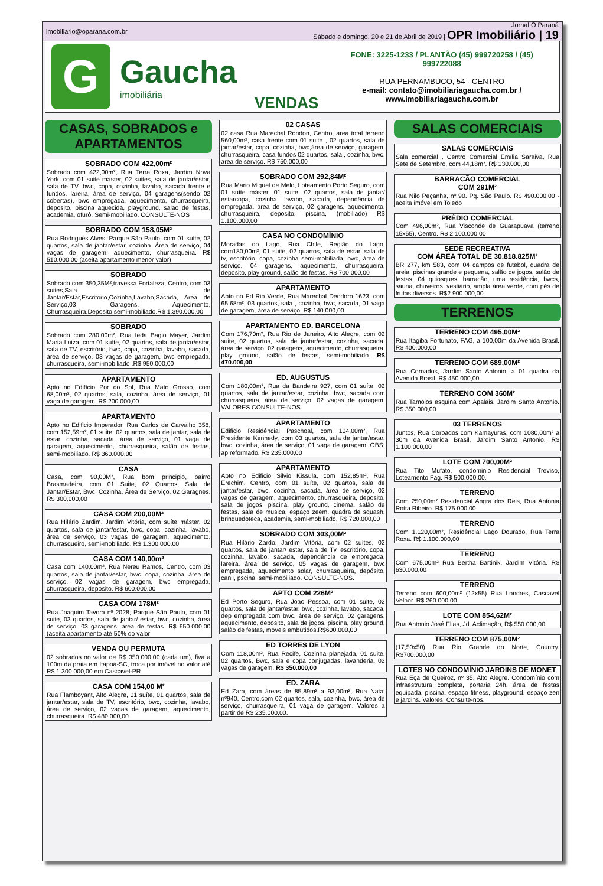imobiliario@oparana.com.br Jornal O Paraná
Sábado e domingo, 20 e 21 de Abril de 2019 | OPR Imobiliário | 19
G
Gaucha
imobiliária
VENDAS
FONE: 3225-1233 / PLANTÃO (45) 999720258 / (45) 999722088
RUA PERNAMBUCO, 54 - CENTRO
e-mail: contato@imobiliariagaucha.com.br /
www.imobiliariagaucha.com.br
CASAS, SOBRADOS e APARTAMENTOS
SOBRADO COM 422,00m²
Sobrado com 422,00m², Rua Terra Roxa, Jardim Nova York, com 01 suite máster, 02 suites, sala de jantar/estar, sala de TV, bwc, copa, cozinha, lavabo, sacada frente e fundos, lareira, área de serviço, 04 garagens(sendo 02 cobertas), bwc empregada, aquecimento, churrasqueira, deposito, piscina aquecida, playground, salao de festas, academia, ofurô. Semi-mobiliado. CONSULTE-NOS
SOBRADO COM 158,05M²
Rua Rodriguês Alves, Parque São Paulo, com 01 suíte, 02 quartos, sala de jantar/estar, cozinha. Área de serviço, 04 vagas de garagem, aquecimento, churrasqueira. R$ 510.000,00 (aceita apartamento menor valor)
SOBRADO
Sobrado com 350,35M²,travessa Fortaleza, Centro, com 03 suites,Sala de Jantar/Estar,Escritorio,Cozinha,Lavabo,Sacada, Area de Serviço,03 Garagens, Aquecimento, Churrasqueira,Deposito,semi-mobiliado.R$ 1.390.000.00
SOBRADO
Sobrado com 280,00m², Rua Ieda Bagio Mayer, Jardim Maria Luiza, com 01 suíte, 02 quartos, sala de jantar/estar, sala de TV, escritório, bwc, copa, cozinha, lavabo, sacada, área de serviço, 03 vagas de garagem, bwc empregada, churrasqueira, semi-mobiliado .R$ 950.000,00
APARTAMENTO
Apto no Edifício Por do Sol, Rua Mato Grosso, com 68,00m², 02 quartos, sala, cozinha, área de serviço, 01 vaga de garagem. R$ 200.000,00
APARTAMENTO
Apto no Edificio Imperador, Rua Carlos de Carvalho 358, com 152,59m², 01 suite, 02 quartos, sala de jantar, sala de estar, cozinha, sacada, área de serviço, 01 vaga de garagem, aquecimento, churrasqueira, salão de festas, semi-mobiliado. R$ 360.000,00
CASA
Casa, com 90,00M², Rua bom principio, bairro Brasmadeira, com 01 Suite, 02 Quartos, Sala de Jantar/Estar, Bwc, Cozinha, Área de Serviço, 02 Garagnes. R$ 300,000,00
CASA COM 200,00M²
Rua Hilário Zardim, Jardim Vitória, com suíte máster, 02 quartos, sala de jantar/estar, bwc, copa, cozinha, lavabo, área de serviço, 03 vagas de garagem, aquecimento, churrasqueiro, semi-mobiliado. R$ 1.300.000,00
CASA COM 140,00m²
Casa com 140,00m², Rua Nereu Ramos, Centro, com 03 quartos, sala de jantar/estar, bwc, copa, cozinha, área de serviço, 02 vagas de garagem, bwc empregada, churrasqueira, deposito. R$ 600.000,00
CASA COM 178M²
Rua Joaquim Tavora nº 2028, Parque São Paulo, com 01 suite, 03 quartos, sala de jantar/ estar, bwc, cozinha, área de serviço, 03 garagens, área de festas. R$ 650.000,00 (aceita apartamento até 50% do valor
VENDA OU PERMUTA
02 sobrados no valor de R$ 350.000,00 (cada um), fiva a 100m da praia em Itapoá-SC, troca por imóvel no valor até R$ 1.300.000,00 em Cascavel-PR
CASA COM 154,00 M²
Rua Flamboyant, Alto Alegre, 01 suíte, 01 quartos, sala de jantar/estar, sala de TV, escritório, bwc, cozinha, lavabo, área de serviço, 02 vagas de garagem, aquecimento, churrasqueira. R$ 480.000,00
02 CASAS
02 casa Rua Marechal Rondon, Centro, area total terreno 560,00m², casa frente com 01 suite , 02 quartos, sala de jantar/estar, copa, cozinha, bwc,área de serviço, garagem, churrasqueira, casa fundos 02 quartos, sala , cozinha, bwc, area de serviço. R$ 750.000,00
SOBRADO COM 292,84M²
Rua Mario Miguel de Melo, Loteamento Porto Seguro, com 01 suíte máster, 01 suíte, 02 quartos, sala de jantar/ estarcopa, cozinha, lavabo, sacada, dependência de empregada, área de serviço, 02 garagens, aquecimento, churrasqueira, deposito, piscina, (mobiliado) R$ 1.100.000,00
CASA NO CONDOMÍNIO
Moradas do Lago, Rua Chile, Região do Lago, com180,00m², 01 suite, 02 quartos, sala de estar, sala de tv, escritório, copa, cozinha semi-mobiliada, bwc, área de serviço, 04 garagens, aquecimento, churrasqueira, deposito, play ground, salão de festas. R$ 700.000,00
APARTAMENTO
Apto no Ed Rio Verde, Rua Marechal Deodoro 1623, com 65,68m², 03 quartos, sala , cozinha, bwc, sacada, 01 vaga de garagem, área de serviço. R$ 140.000,00
APARTAMENTO ED. BARCELONA
Com 176,70m², Rua Rio de Janeiro, Alto Alegre, com 02 suite, 02 quartos, sala de jantar/estar, cozinha, sacada, área de serviço, 02 garagens, aquecimento, churrasqueira, play ground, salão de festas, semi-mobiliado. R$ 470.000,00
ED. AUGUSTUS
Com 180,00m², Rua da Bandeira 927, com 01 suíte, 02 quartos, sala de jantar/estar, cozinha, bwc, sacada com churrasqueira, área de serviço, 02 vagas de garagem. VALORES CONSULTE-NOS
APARTAMENTO
Edificio Residêncial Paschoal, com 104,00m², Rua Presidente Kennedy, com 03 quartos, sala de jantar/estar, bwc, cozinha, área de serviço, 01 vaga de garagem, OBS: ap reformado. R$ 235.000,00
APARTAMENTO
Apto no Edificio Silvio Kissula, com 152,85m², Rua Erechim, Centro, com 01 suíte, 02 quartos, sala de jantar/estar, bwc, cozinha, sacada, área de serviço, 02 vagas de garagem, aquecimento, churrasqueira, deposito, sala de jogos, piscina, play ground, cinema, salão de festas, sala de musica, espaço zeem, quadra de squash, brinquedoteca, academia, semi-mobiliado. R$ 720.000,00
SOBRADO COM 303,00M²
Rua Hilário Zardo, Jardim Vitória, com 02 suítes, 02 quartos, sala de jantar/ estar, sala de Tv, escritório, copa, cozinha, lavabo, sacada, dependência de empregada, lareira, área de serviço, 05 vagas de garagem, bwc empregada, aquecimento solar, churrasqueira, depósito, canil, pscina, semi-mobiliado. CONSULTE-NOS.
APTO COM 226M²
Ed Porto Seguro, Rua Joao Pessoa, com 01 suite, 02 quartos, sala de jantar/estar, bwc, cozinha, lavabo, sacada, dep empregada com bwc, área de serviço, 02 garagens, aquecimento, deposito, sala de jogos, piscina, play ground, salão de festas, moveis embutidos.R$600.000,00
ED TORRES DE LYON
Com 118,00m², Rua Recife, Cozinha planejada, 01 suite, 02 quartos, Bwc, sala e copa conjugadas, lavanderia, 02 vagas de garagem. R$ 350.000,00
ED. ZARA
Ed Zara, com áreas de 85,89m² a 93,00m², Rua Natal nº940, Centro,com 02 quartos, sala, cozinha, bwc, área de serviço, churrasqueira, 01 vaga de garagem. Valores a partir de R$ 235,000,00.
SALAS COMERCIAIS
SALAS COMERCIAIS
Sala comercial , Centro Comercial Emília Saraiva, Rua Sete de Setembro, com 44,18m². R$ 130.000,00
BARRACÃO COMERCIAL
COM 291M²
Rua Nilo Peçanha, nº 90. Pq. São Paulo. R$ 490.000,00 - aceita imóvel em Toledo
PRÉDIO COMERCIAL
Com 496,00m², Rua Visconde de Guarapuava (terreno 15x55), Centro. R$ 2.100.000,00
SEDE RECREATIVA
COM ÁREA TOTAL DE 30.818.825M²
BR 277, km 583, com 04 campos de futebol, quadra de areia, piscinas grande e pequena, salão de jogos, salão de festas, 04 quiosques, barracão, uma residência, bwcs, sauna, chuveiros, vestiário, ampla área verde, com pés de frutas diversos. R$2.900.000,00
TERRENOS
TERRENO COM 495,00M²
Rua Itagiba Fortunato, FAG, a 100,00m da Avenida Brasil. R$ 400.000,00
TERRENO COM 689,00M²
Rua Coroados, Jardim Santo Antonio, a 01 quadra da Avenida Brasil. R$ 450.000,00
TERRENO COM 360M²
Rua Tamoios esquina com Apalais, Jardim Santo Antonio. R$ 350.000,00
03 TERRENOS
Juntos, Rua Coroados com Kamayuras, com 1080,00m² a 30m da Avenida Brasil, Jardim Santo Antonio. R$ 1.100.000,00
LOTE COM 700,00M²
Rua Tito Mufato, condominio Residencial Treviso, Loteamento Fag. R$ 500.000,00.
TERRENO
Com 250,00m² Residencial Angra dos Reis, Rua Antonia Rotta Ribeiro. R$ 175.000,00
TERRENO
Com 1.120,00m², Residêncial Lago Dourado, Rua Terra Roxa. R$ 1.100.000,00
TERRENO
Com 675,00m² Rua Bertha Bartinik, Jardim Vitória. R$ 630.000,00
TERRENO
Terreno com 600,00m² (12x55) Rua Londres, Cascavel Velhor. R$ 260.000,00
LOTE COM 854,62M²
Rua Antonio José Elias, Jd. Aclimação, R$ 550.000,00
TERRENO COM 875,00M²
(17,50x50) Rua Rio Grande do Norte, Country. R$700.000,00
LOTES NO CONDOMÍNIO JARDINS DE MONET
Rua Eça de Queiroz, nº 35, Alto Alegre. Condomínio com infraestrutura completa, portaria 24h, área de festas equipada, piscina, espaço fitness, playground, espaço zen e jardins. Valores: Consulte-nos.